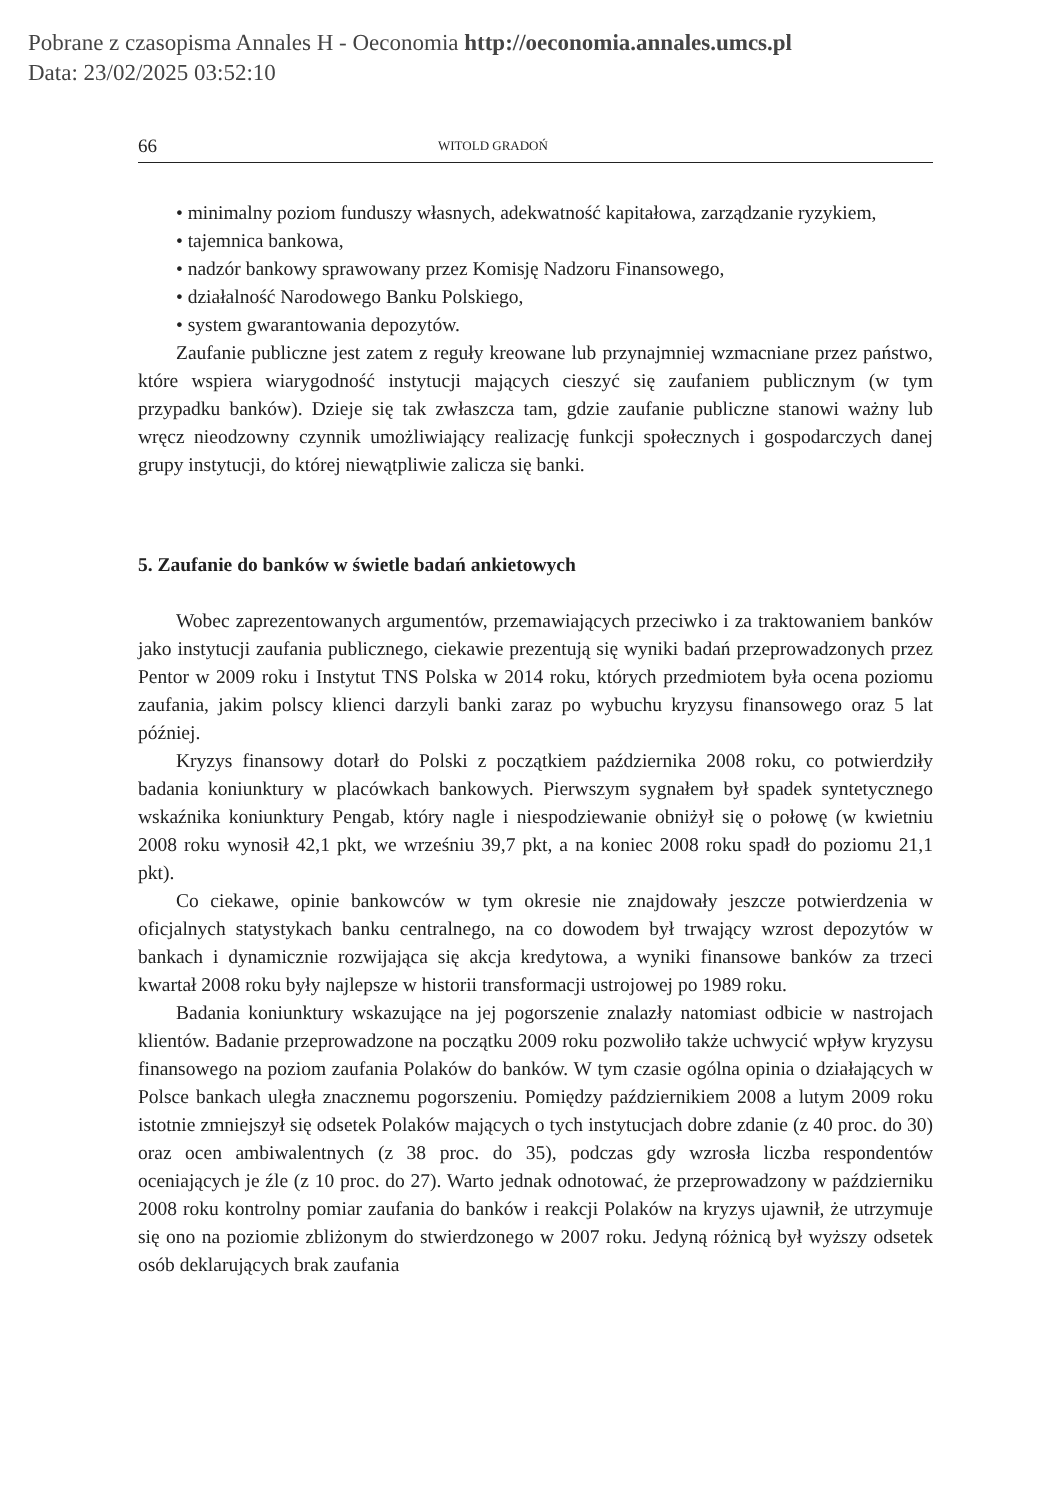Pobrane z czasopisma Annales H - Oeconomia http://oeconomia.annales.umcs.pl
Data: 23/02/2025 03:52:10
66 WITOLD GRADOŃ
• minimalny poziom funduszy własnych, adekwatność kapitałowa, zarządzanie ryzykiem,
• tajemnica bankowa,
• nadzór bankowy sprawowany przez Komisję Nadzoru Finansowego,
• działalność Narodowego Banku Polskiego,
• system gwarantowania depozytów.
Zaufanie publiczne jest zatem z reguły kreowane lub przynajmniej wzmacniane przez państwo, które wspiera wiarygodność instytucji mających cieszyć się zaufaniem publicznym (w tym przypadku banków). Dzieje się tak zwłaszcza tam, gdzie zaufanie publiczne stanowi ważny lub wręcz nieodzowny czynnik umożliwiający realizację funkcji społecznych i gospodarczych danej grupy instytucji, do której niewątpliwie zalicza się banki.
5. Zaufanie do banków w świetle badań ankietowych
Wobec zaprezentowanych argumentów, przemawiających przeciwko i za traktowaniem banków jako instytucji zaufania publicznego, ciekawie prezentują się wyniki badań przeprowadzonych przez Pentor w 2009 roku i Instytut TNS Polska w 2014 roku, których przedmiotem była ocena poziomu zaufania, jakim polscy klienci darzyli banki zaraz po wybuchu kryzysu finansowego oraz 5 lat później.
Kryzys finansowy dotarł do Polski z początkiem października 2008 roku, co potwierdziły badania koniunktury w placówkach bankowych. Pierwszym sygnałem był spadek syntetycznego wskaźnika koniunktury Pengab, który nagle i niespodziewanie obniżył się o połowę (w kwietniu 2008 roku wynosił 42,1 pkt, we wrześniu 39,7 pkt, a na koniec 2008 roku spadł do poziomu 21,1 pkt).
Co ciekawe, opinie bankowców w tym okresie nie znajdowały jeszcze potwierdzenia w oficjalnych statystykach banku centralnego, na co dowodem był trwający wzrost depozytów w bankach i dynamicznie rozwijająca się akcja kredytowa, a wyniki finansowe banków za trzeci kwartał 2008 roku były najlepsze w historii transformacji ustrojowej po 1989 roku.
Badania koniunktury wskazujące na jej pogorszenie znalazły natomiast odbicie w nastrojach klientów. Badanie przeprowadzone na początku 2009 roku pozwoliło także uchwycić wpływ kryzysu finansowego na poziom zaufania Polaków do banków. W tym czasie ogólna opinia o działających w Polsce bankach uległa znacznemu pogorszeniu. Pomiędzy październikiem 2008 a lutym 2009 roku istotnie zmniejszył się odsetek Polaków mających o tych instytucjach dobre zdanie (z 40 proc. do 30) oraz ocen ambiwalentnych (z 38 proc. do 35), podczas gdy wzrosła liczba respondentów oceniających je źle (z 10 proc. do 27). Warto jednak odnotować, że przeprowadzony w październiku 2008 roku kontrolny pomiar zaufania do banków i reakcji Polaków na kryzys ujawnił, że utrzymuje się ono na poziomie zbliżonym do stwierdzonego w 2007 roku. Jedyną różnicą był wyższy odsetek osób deklarujących brak zaufania